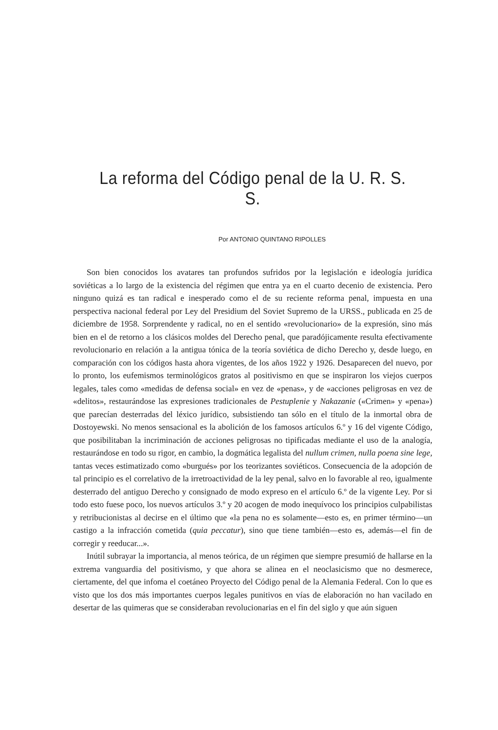La reforma del Código penal de la U. R. S. S.
Por ANTONIO QUINTANO RIPOLLES
Son bien conocidos los avatares tan profundos sufridos por la legislación e ideología jurídica soviéticas a lo largo de la existencia del régimen que entra ya en el cuarto decenio de existencia. Pero ninguno quizá es tan radical e inesperado como el de su reciente reforma penal, impuesta en una perspectiva nacional federal por Ley del Presidium del Soviet Supremo de la URSS., publicada en 25 de diciembre de 1958. Sorprendente y radical, no en el sentido «revolucionario» de la expresión, sino más bien en el de retorno a los clásicos moldes del Derecho penal, que paradójicamente resulta efectivamente revolucionario en relación a la antigua tónica de la teoría soviética de dicho Derecho y, desde luego, en comparación con los códigos hasta ahora vigentes, de los años 1922 y 1926. Desaparecen del nuevo, por lo pronto, los eufemismos terminológicos gratos al positivismo en que se inspiraron los viejos cuerpos legales, tales como «medidas de defensa social» en vez de «penas», y de «acciones peligrosas en vez de «delitos», restaurándose las expresiones tradicionales de Pestuplenie y Nakazanie («Crimen» y «pena») que parecían desterradas del léxico jurídico, subsistiendo tan sólo en el título de la inmortal obra de Dostoyewski. No menos sensacional es la abolición de los famosos artículos 6.º y 16 del vigente Código, que posibilitaban la incriminación de acciones peligrosas no tipificadas mediante el uso de la analogía, restaurándose en todo su rigor, en cambio, la dogmática legalista del nullum crimen, nulla poena sine lege, tantas veces estimatizado como «burgués» por los teorizantes soviéticos. Consecuencia de la adopción de tal principio es el correlativo de la irretroactividad de la ley penal, salvo en lo favorable al reo, igualmente desterrado del antiguo Derecho y consignado de modo expreso en el artículo 6.º de la vigente Ley. Por si todo esto fuese poco, los nuevos artículos 3.º y 20 acogen de modo inequívoco los principios culpabilistas y retribucionistas al decirse en el último que «la pena no es solamente—esto es, en primer término—un castigo a la infracción cometida (quia peccatur), sino que tiene también—esto es, además—el fin de corregir y reeducar...».
Inútil subrayar la importancia, al menos teórica, de un régimen que siempre presumió de hallarse en la extrema vanguardia del positivismo, y que ahora se alinea en el neoclasicismo que no desmerece, ciertamente, del que infoma el coetáneo Proyecto del Código penal de la Alemania Federal. Con lo que es visto que los dos más importantes cuerpos legales punitivos en vías de elaboración no han vacilado en desertar de las quimeras que se consideraban revolucionarias en el fin del siglo y que aún siguen